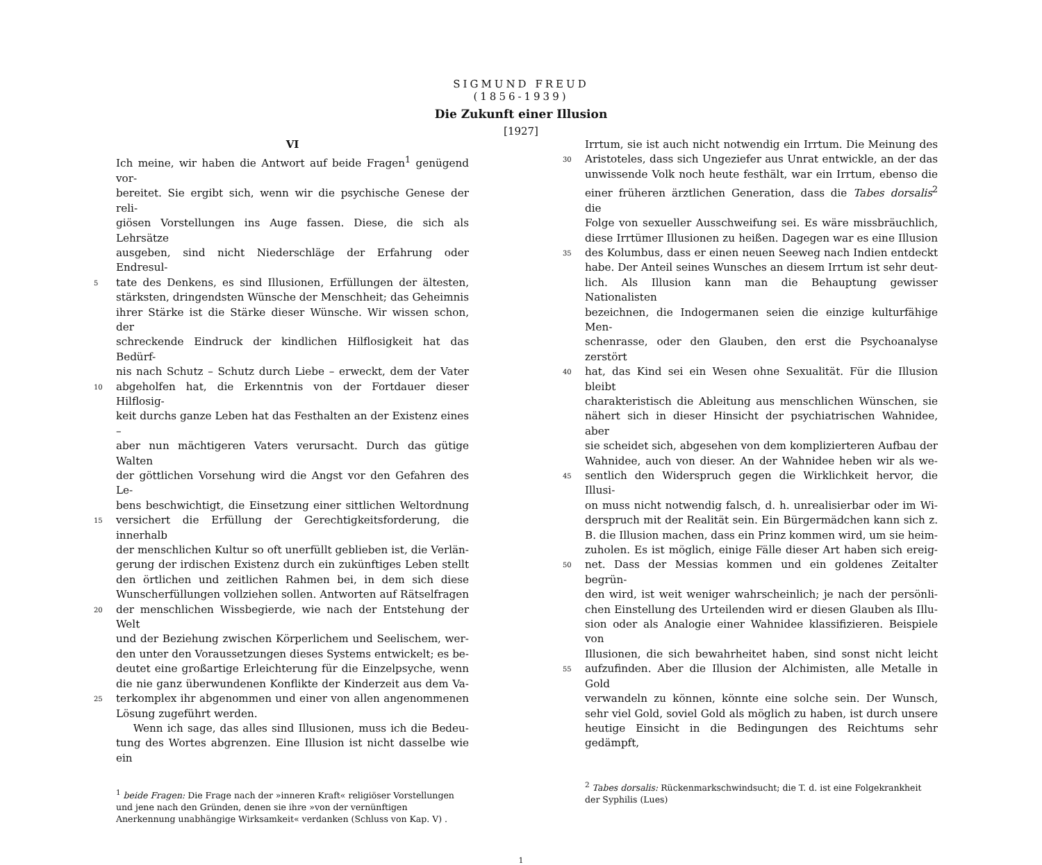SIGMUND FREUD
(1856-1939)
Die Zukunft einer Illusion
[1927]
VI
Ich meine, wir haben die Antwort auf beide Fragen<sup>1</sup> genügend vor-
bereitet. Sie ergibt sich, wenn wir die psychische Genese der reli-
giösen Vorstellungen ins Auge fassen. Diese, die sich als Lehrsätze
ausgeben, sind nicht Niederschläge der Erfahrung oder Endresul-
5 tate des Denkens, es sind Illusionen, Erfüllungen der ältesten,
stärksten, dringendsten Wünsche der Menschheit; das Geheimnis
ihrer Stärke ist die Stärke dieser Wünsche. Wir wissen schon, der
schreckende Eindruck der kindlichen Hilflosigkeit hat das Bedürf-
nis nach Schutz – Schutz durch Liebe – erweckt, dem der Vater
10 abgeholfen hat, die Erkenntnis von der Fortdauer dieser Hilflosig-
keit durchs ganze Leben hat das Festhalten an der Existenz eines –
aber nun mächtigeren Vaters verursacht. Durch das gütige Walten
der göttlichen Vorsehung wird die Angst vor den Gefahren des Le-
bens beschwichtigt, die Einsetzung einer sittlichen Weltordnung
15 versichert die Erfüllung der Gerechtigkeitsforderung, die innerhalb
der menschlichen Kultur so oft unerfüllt geblieben ist, die Verlän-
gerung der irdischen Existenz durch ein zukünftiges Leben stellt
den örtlichen und zeitlichen Rahmen bei, in dem sich diese
Wunscherfüllungen vollziehen sollen. Antworten auf Rätselfragen
20 der menschlichen Wissbegierde, wie nach der Entstehung der Welt
und der Beziehung zwischen Körperlichem und Seelischem, wer-
den unter den Voraussetzungen dieses Systems entwickelt; es be-
deutet eine großartige Erleichterung für die Einzelpsyche, wenn
die nie ganz überwundenen Konflikte der Kinderzeit aus dem Va-
25 terkomplex ihr abgenommen und einer von allen angenommenen
Lösung zugeführt werden.
Wenn ich sage, das alles sind Illusionen, muss ich die Bedeu-
tung des Wortes abgrenzen. Eine Illusion ist nicht dasselbe wie ein
<sup>1</sup> beide Fragen: Die Frage nach der »inneren Kraft« religiöser Vorstellungen und jene nach den Gründen, denen sie ihre »von der vernünftigen Anerkennung unabhängige Wirksamkeit« verdanken (Schluss von Kap. V) .
Irrtum, sie ist auch nicht notwendig ein Irrtum. Die Meinung des
30 Aristoteles, dass sich Ungeziefer aus Unrat entwickle, an der das
unwissende Volk noch heute festhält, war ein Irrtum, ebenso die
einer früheren ärztlichen Generation, dass die Tabes dorsalis<sup>2</sup> die
Folge von sexueller Ausschweifung sei. Es wäre missbräuchlich,
diese Irrtümer Illusionen zu heißen. Dagegen war es eine Illusion
35 des Kolumbus, dass er einen neuen Seeweg nach Indien entdeckt
habe. Der Anteil seines Wunsches an diesem Irrtum ist sehr deut-
lich. Als Illusion kann man die Behauptung gewisser Nationalisten
bezeichnen, die Indogermanen seien die einzige kulturfähige Men-
schenrasse, oder den Glauben, den erst die Psychoanalyse zerstört
40 hat, das Kind sei ein Wesen ohne Sexualität. Für die Illusion bleibt
charakteristisch die Ableitung aus menschlichen Wünschen, sie
nähert sich in dieser Hinsicht der psychiatrischen Wahnidee, aber
sie scheidet sich, abgesehen von dem komplizierteren Aufbau der
Wahnidee, auch von dieser. An der Wahnidee heben wir als we-
45 sentlich den Widerspruch gegen die Wirklichkeit hervor, die Illusi-
on muss nicht notwendig falsch, d. h. unrealisierbar oder im Wi-
derspruch mit der Realität sein. Ein Bürgermädchen kann sich z.
B. die Illusion machen, dass ein Prinz kommen wird, um sie heim-
zuholen. Es ist möglich, einige Fälle dieser Art haben sich ereig-
50 net. Dass der Messias kommen und ein goldenes Zeitalter begrün-
den wird, ist weit weniger wahrscheinlich; je nach der persönli-
chen Einstellung des Urteilenden wird er diesen Glauben als Illu-
sion oder als Analogie einer Wahnidee klassifizieren. Beispiele von
Illusionen, die sich bewahrheitet haben, sind sonst nicht leicht
55 aufzufinden. Aber die Illusion der Alchimisten, alle Metalle in Gold
verwandeln zu können, könnte eine solche sein. Der Wunsch,
sehr viel Gold, soviel Gold als möglich zu haben, ist durch unsere
heutige Einsicht in die Bedingungen des Reichtums sehr gedämpft,
<sup>2</sup> Tabes dorsalis: Rückenmarkschwindsucht; die T. d. ist eine Folgekrankheit der Syphilis (Lues)
1